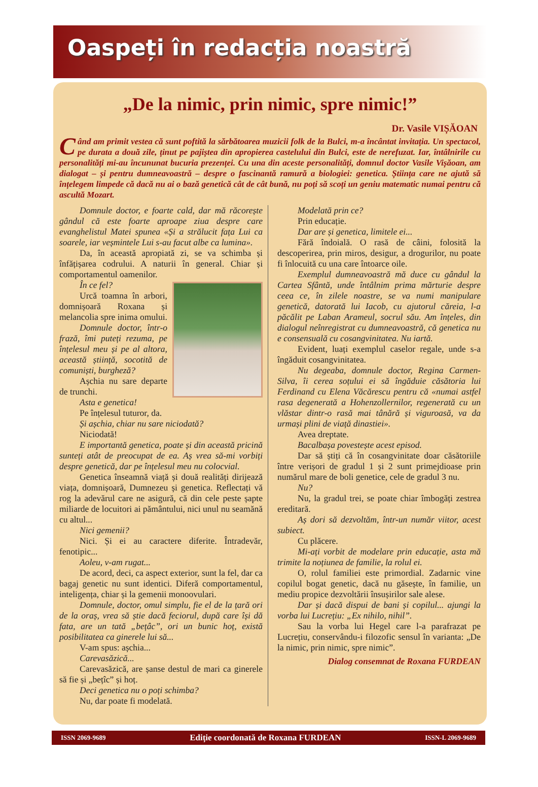Oaspeți în redacția noastră
„De la nimic, prin nimic, spre nimic!”
Dr. Vasile VIȘĂOAN
Când am primit vestea că sunt poftită la sărbătoarea muzicii folk de la Bulci, m-a încântat invitația. Un spectacol, pe durata a două zile, ținut pe pajiștea din apropierea castelului din Bulci, este de nerefuzat. Iar, întâlnirile cu personalități mi-au încununat bucuria prezenței. Cu una din aceste personalități, domnul doctor Vasile Vișăoan, am dialogat – și pentru dumneavoastră – despre o fascinantă ramură a biologiei: genetica. Știința care ne ajută să înțelegem limpede că dacă nu ai o bază genetică cât de cât bună, nu poți să scoți un geniu matematic numai pentru că ascultă Mozart.
Domnule doctor, e foarte cald, dar mă răcorește gândul că este foarte aproape ziua despre care evanghelistul Matei spunea «Și a strălucit fața Lui ca soarele, iar veșmintele Lui s-au facut albe ca lumina».
Da, în această apropiată zi, se va schimba și înfățișarea codrului. A naturii în general. Chiar și comportamentul oamenilor.
În ce fel?
Urcă toamna în arbori, domnișoară Roxana și melancolia spre inima omului.
Domnule doctor, într-o frază, îmi puteți rezuma, pe înțelesul meu și pe al altora, această știință, socotită de comuniști, burgheză?
Așchia nu sare departe de trunchi.
Asta e genetica!
Pe înțelesul tuturor, da.
Și așchia, chiar nu sare niciodată?
Niciodată!
E importantă genetica, poate și din această pricină sunteți atât de preocupat de ea. Aș vrea să-mi vorbiți despre genetică, dar pe înțelesul meu nu colocvial.
Genetica înseamnă viață și două realități dirijează viața, domnișoară, Dumnezeu și genetica. Reflectați vă rog la adevărul care ne asigură, că din cele peste șapte miliarde de locuitori ai pământului, nici unul nu seamănă cu altul...
Nici gemenii?
Nici. Și ei au caractere diferite. Întradevăr, fenotipic...
Aoleu, v-am rugat...
De acord, deci, ca aspect exterior, sunt la fel, dar ca bagaj genetic nu sunt identici. Diferă comportamentul, inteligența, chiar și la gemenii monoovulari.
Domnule, doctor, omul simplu, fie el de la țară ori de la oraș, vrea să știe dacă feciorul, după care își dă fata, are un tată „bețâc”, ori un bunic hoț, există posibilitatea ca ginerele lui să...
V-am spus: așchia...
Carevasăzică...
Carevasăzică, are șanse destul de mari ca ginerele să fie și „bețîc” și hoț.
Deci genetica nu o poți schimba?
Nu, dar poate fi modelată.
Modelată prin ce?
Prin educație.
Dar are și genetica, limitele ei...
Fără îndoială. O rasă de câini, folosită la descoperirea, prin miros, desigur, a drogurilor, nu poate fi înlocuită cu una care întoarce oile.
Exemplul dumneavoastră mă duce cu gândul la Cartea Sfântă, unde întâlnim prima mărturie despre ceea ce, în zilele noastre, se va numi manipulare genetică, datorată lui Iacob, cu ajutorul căreia, l-a păcălit pe Laban Arameul, socrul său. Am înțeles, din dialogul neînregistrat cu dumneavoastră, că genetica nu e consensuală cu cosangvinitatea. Nu iartă.
Evident, luați exemplul caselor regale, unde s-a îngăduit cosangvinitatea.
Nu degeaba, domnule doctor, Regina Carmen-Silva, îi cerea soțului ei să îngăduie căsătoria lui Ferdinand cu Elena Văcărescu pentru că «numai astfel rasa degenerată a Hohenzollernilor, regenerată cu un vlăstar dintr-o rasă mai tânără și viguroasă, va da urmași plini de viață dinastiei».
Avea dreptate.
Bacalbașa povestește acest episod.
Dar să știți că în cosangvinitate doar căsătoriile între verișori de gradul 1 și 2 sunt primejdioase prin numărul mare de boli genetice, cele de gradul 3 nu.
Nu?
Nu, la gradul trei, se poate chiar îmbogăți zestrea ereditară.
Aș dori să dezvoltăm, într-un număr viitor, acest subiect.
Cu plăcere.
Mi-ați vorbit de modelare prin educație, asta mă trimite la noțiunea de familie, la rolul ei.
O, rolul familiei este primordial. Zadarnic vine copilul bogat genetic, dacă nu găsește, în familie, un mediu propice dezvoltării însușirilor sale alese.
Dar și dacă dispui de bani și copilul... ajungi la vorba lui Lucrețiu: „Ex nihilo, nihil”.
Sau la vorba lui Hegel care l-a parafrazat pe Lucrețiu, conservându-i filozofic sensul în varianta: „De la nimic, prin nimic, spre nimic”.
Dialog consemnat de Roxana FURDEAN
ISSN 2069-9689 Ediție coordonată de Roxana FURDEAN ISSN-L 2069-9689